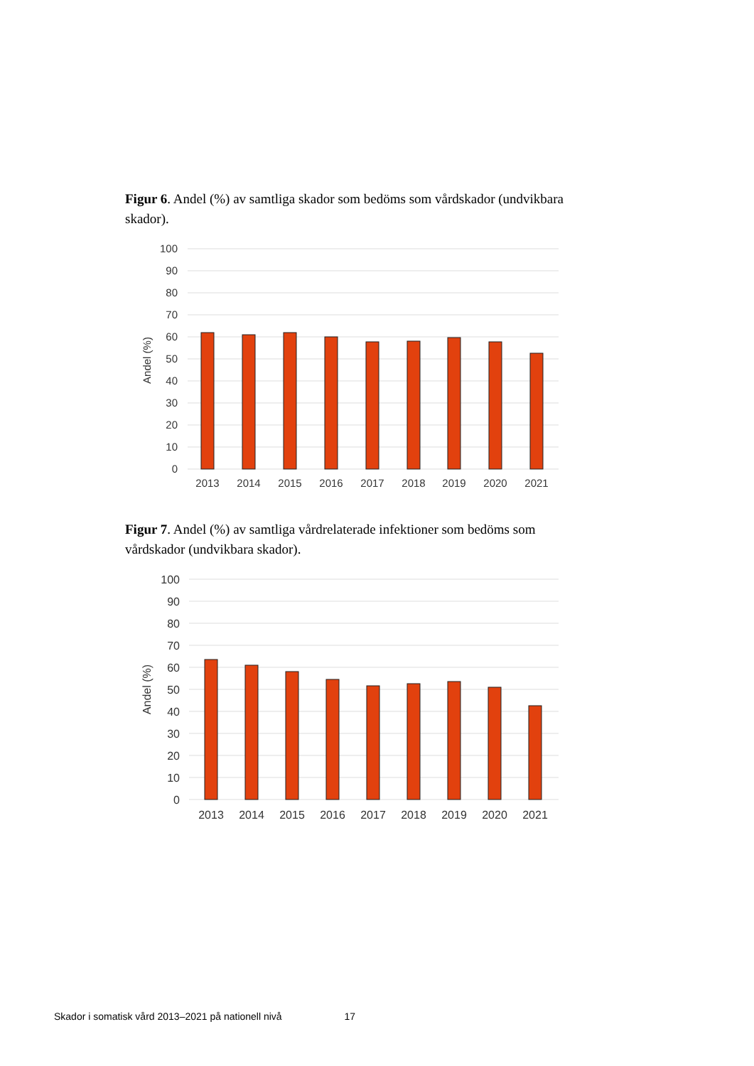Figur 6. Andel (%) av samtliga skador som bedöms som vårdskador (undvikbara skador).
100
90
80
70
60
50
40
30
20
10
0
Andel (%)
2013
2014
2015
2016
2017
2018
2019
2020
2021
Figur 7. Andel (%) av samtliga vårdrelaterade infektioner som bedöms som vårdskador (undvikbara skador).
100
90
80
70
60
50
40
30
20
10
0
Andel (%)
2013
2014
2015
2016
2017
2018
2019
2020
2021
Skador i somatisk vård 2013–2021 på nationell nivå 17